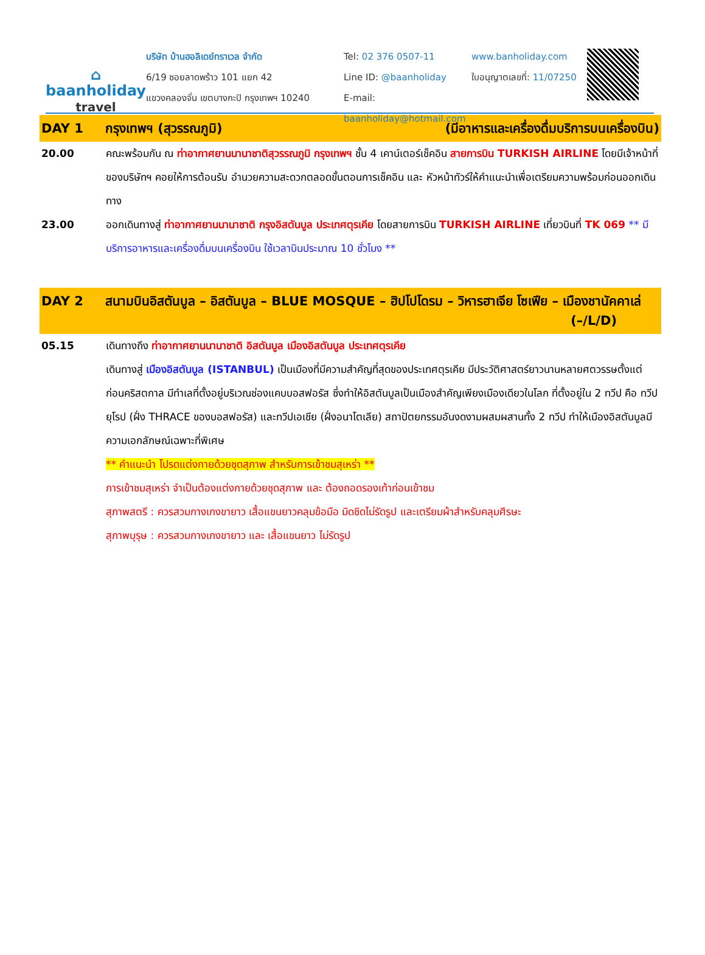⌂
baanholiday
travel
บริษัท บ้านฮอลิเดย์ทราเวล จำกัด
6/19 ซอยลาดพร้าว 101 แยก 42
แขวงคลองจั่น เขตบางกะปิ กรุงเทพฯ 10240
Tel: 02 376 0507-11
Line ID: @baanholiday
E-mail: baanholiday@hotmail.com
www.banholiday.com
ใบอนุญาตเลขที่: 11/07250
DAY 1 กรุงเทพฯ (สุวรรณภูมิ) (มีอาหารและเครื่องดื่มบริการบนเครื่องบิน)
20.00 คณะพร้อมกัน ณ ท่าอากาศยานนานาชาติสุวรรณภูมิ กรุงเทพฯ ชั้น 4 เคาน์เตอร์เช็คอิน สายการบิน TURKISH AIRLINE โดยมีเจ้าหน้าที่ของบริษัทฯ คอยให้การต้อนรับ อำนวยความสะดวกตลอดขั้นตอนการเช็คอิน และ หัวหน้าทัวร์ให้คำแนะนำเพื่อเตรียมความพร้อมก่อนออกเดินทาง
23.00 ออกเดินทางสู่ ท่าอากาศยานนานาชาติ กรุงอิสตันบูล ประเทศตุรเคีย โดยสายการบิน TURKISH AIRLINE เที่ยวบินที่ TK 069 ** มีบริการอาหารและเครื่องดื่มบนเครื่องบิน ใช้เวลาบินประมาณ 10 ชั่วโมง **
DAY 2 สนามบินอิสตันบูล – อิสตันบูล – BLUE MOSQUE – ฮิปโปโดรม – วิหารฮาเจีย โซเฟีย – เมืองชานัคคาเล่ (–/L/D)
05.15 เดินทางถึง ท่าอากาศยานนานาชาติ อิสตันบูล เมืองอิสตันบูล ประเทศตุรเคีย
เดินทางสู่ เมืองอิสตันบูล (ISTANBUL) เป็นเมืองที่มีความสำคัญที่สุดของประเทศตุรเคีย มีประวัติศาสตร์ยาวนานหลายศตวรรษตั้งแต่ก่อนคริสตกาล มีทำเลที่ตั้งอยู่บริเวณช่องแคบบอสฟอรัส ซึ่งทำให้อิสตันบูลเป็นเมืองสำคัญเพียงเมืองเดียวในโลก ที่ตั้งอยู่ใน 2 ทวีป คือ ทวีปยุโรป (ฝั่ง THRACE ของบอสฟอรัส) และทวีปเอเชีย (ฝั่งอนาโตเลีย) สถาปัตยกรรมอันงดงามผสมผสานทั้ง 2 ทวีป ทำให้เมืองอิสตันบูลมีความเอกลักษณ์เฉพาะที่พิเศษ
** คำแนะนำ โปรดแต่งกายด้วยชุดสุภาพ สำหรับการเข้าชมสุเหร่า **
การเข้าชมสุเหร่า จำเป็นต้องแต่งกายด้วยชุดสุภาพ และ ต้องถอดรองเท้าก่อนเข้าชม
สุภาพสตรี : ควรสวมกางเกงขายาว เสื้อแขนยาวคลุมข้อมือ มิดชิดไม่รัดรูป และเตรียมผ้าสำหรับคลุมศีรษะ
สุภาพบุรุษ : ควรสวมกางเกงขายาว และ เสื้อแขนยาว ไม่รัดรูป